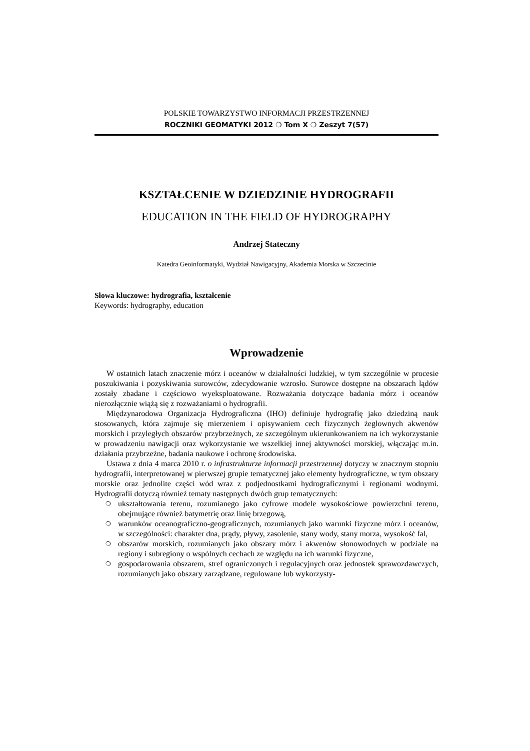POLSKIE TOWARZYSTWO INFORMACJI PRZESTRZENNEJ
ROCZNIKI GEOMATYKI 2012 ❍ Tom X ❍ Zeszyt 7(57)
KSZTAŁCENIE W DZIEDZINIE HYDROGRAFII
EDUCATION IN THE FIELD OF HYDROGRAPHY
Andrzej Stateczny
Katedra Geoinformatyki, Wydział Nawigacyjny, Akademia Morska w Szczecinie
Słowa kluczowe: hydrografia, kształcenie
Keywords: hydrography, education
Wprowadzenie
W ostatnich latach znaczenie mórz i oceanów w działalności ludzkiej, w tym szczególnie w procesie poszukiwania i pozyskiwania surowców, zdecydowanie wzrosło. Surowce dostępne na obszarach lądów zostały zbadane i częściowo wyeksploatowane. Rozważania dotyczące badania mórz i oceanów nierozłącznie wiążą się z rozważaniami o hydrografii.
Międzynarodowa Organizacja Hydrograficzna (IHO) definiuje hydrografię jako dziedziną nauk stosowanych, która zajmuje się mierzeniem i opisywaniem cech fizycznych żeglownych akwenów morskich i przyległych obszarów przybrzeżnych, ze szczególnym ukierunkowaniem na ich wykorzystanie w prowadzeniu nawigacji oraz wykorzystanie we wszelkiej innej aktywności morskiej, włączając m.in. działania przybrzeżne, badania naukowe i ochronę środowiska.
Ustawa z dnia 4 marca 2010 r. o infrastrukturze informacji przestrzennej dotyczy w znacznym stopniu hydrografii, interpretowanej w pierwszej grupie tematycznej jako elementy hydrograficzne, w tym obszary morskie oraz jednolite części wód wraz z podjednostkami hydrograficznymi i regionami wodnymi. Hydrografii dotyczą również tematy następnych dwóch grup tematycznych:
❍ ukształtowania terenu, rozumianego jako cyfrowe modele wysokościowe powierzchni terenu, obejmujące również batymetrię oraz linię brzegową,
❍ warunków oceanograficzno-geograficznych, rozumianych jako warunki fizyczne mórz i oceanów, w szczególności: charakter dna, prądy, pływy, zasolenie, stany wody, stany morza, wysokość fal,
❍ obszarów morskich, rozumianych jako obszary mórz i akwenów słonowodnych w podziale na regiony i subregiony o wspólnych cechach ze względu na ich warunki fizyczne,
❍ gospodarowania obszarem, stref ograniczonych i regulacyjnych oraz jednostek sprawozdawczych, rozumianych jako obszary zarządzane, regulowane lub wykorzysty-